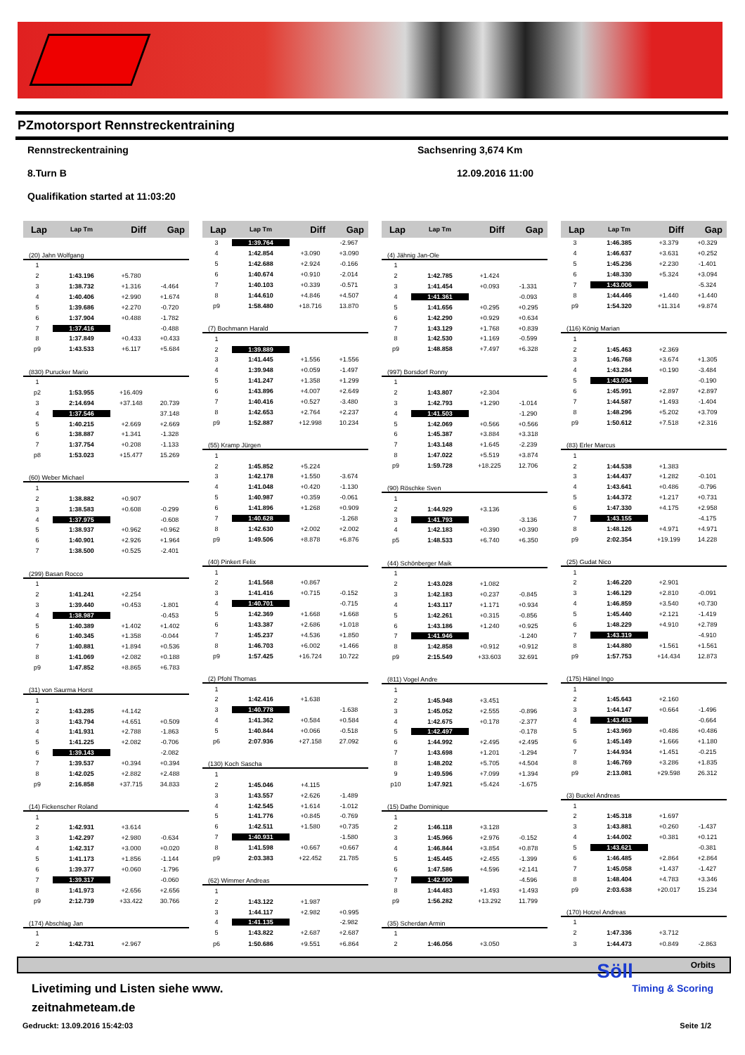PZmotorsport Rennstreckentraining
Rennstreckentraining Sachsenring 3,674 Km
8.Turn B 12.09.2016 11:00
Qualifikation started at 11:03:20
| Lap | Lap Tm | Diff | Gap |
| --- | --- | --- | --- |
| (20) Jahn Wolfgang | | | |
| 1 | | | |
| 2 | 1:43.196 | +5.780 | |
| 3 | 1:38.732 | +1.316 | -4.464 |
| 4 | 1:40.406 | +2.990 | +1.674 |
| 5 | 1:39.686 | +2.270 | -0.720 |
| 6 | 1:37.904 | +0.488 | -1.782 |
| 7 | 1:37.416 | | -0.488 |
| 8 | 1:37.849 | +0.433 | +0.433 |
| p9 | 1:43.533 | +6.117 | +5.684 |
| (830) Purucker Mario | | | |
| 1 | | | |
| p2 | 1:53.955 | +16.409 | |
| 3 | 2:14.694 | +37.148 | 20.739 |
| 4 | 1:37.546 | | 37.148 |
| 5 | 1:40.215 | +2.669 | +2.669 |
| 6 | 1:38.887 | +1.341 | -1.328 |
| 7 | 1:37.754 | +0.208 | -1.133 |
| p8 | 1:53.023 | +15.477 | 15.269 |
| (60) Weber Michael | | | |
| 1 | | | |
| 2 | 1:38.882 | +0.907 | |
| 3 | 1:38.583 | +0.608 | -0.299 |
| 4 | 1:37.975 | | -0.608 |
| 5 | 1:38.937 | +0.962 | +0.962 |
| 6 | 1:40.901 | +2.926 | +1.964 |
| 7 | 1:38.500 | +0.525 | -2.401 |
| (299) Basan Rocco | | | |
| 1 | | | |
| 2 | 1:41.241 | +2.254 | |
| 3 | 1:39.440 | +0.453 | -1.801 |
| 4 | 1:38.987 | | -0.453 |
| 5 | 1:40.389 | +1.402 | +1.402 |
| 6 | 1:40.345 | +1.358 | -0.044 |
| 7 | 1:40.881 | +1.894 | +0.536 |
| 8 | 1:41.069 | +2.082 | +0.188 |
| p9 | 1:47.852 | +8.865 | +6.783 |
| (31) von Saurma Horst | | | |
| 1 | | | |
| 2 | 1:43.285 | +4.142 | |
| 3 | 1:43.794 | +4.651 | +0.509 |
| 4 | 1:41.931 | +2.788 | -1.863 |
| 5 | 1:41.225 | +2.082 | -0.706 |
| 6 | 1:39.143 | | -2.082 |
| 7 | 1:39.537 | +0.394 | +0.394 |
| 8 | 1:42.025 | +2.882 | +2.488 |
| p9 | 2:16.858 | +37.715 | 34.833 |
| (14) Fickenscher Roland | | | |
| 1 | | | |
| 2 | 1:42.931 | +3.614 | |
| 3 | 1:42.297 | +2.980 | -0.634 |
| 4 | 1:42.317 | +3.000 | +0.020 |
| 5 | 1:41.173 | +1.856 | -1.144 |
| 6 | 1:39.377 | +0.060 | -1.796 |
| 7 | 1:39.317 | | -0.060 |
| 8 | 1:41.973 | +2.656 | +2.656 |
| p9 | 2:12.739 | +33.422 | 30.766 |
| (174) Abschlag Jan | | | |
| 1 | | | |
| 2 | 1:42.731 | +2.967 | |
| Lap | Lap Tm | Diff | Gap |
| --- | --- | --- | --- |
| 3 | 1:39.764 | | -2.967 |
| 4 | 1:42.854 | +3.090 | +3.090 |
| 5 | 1:42.688 | +2.924 | -0.166 |
| 6 | 1:40.674 | +0.910 | -2.014 |
| 7 | 1:40.103 | +0.339 | -0.571 |
| 8 | 1:44.610 | +4.846 | +4.507 |
| p9 | 1:58.480 | +18.716 | 13.870 |
| (7) Bochmann Harald | | | |
| 1 | | | |
| 2 | 1:39.889 | | |
| 3 | 1:41.445 | +1.556 | +1.556 |
| 4 | 1:39.948 | +0.059 | -1.497 |
| 5 | 1:41.247 | +1.358 | +1.299 |
| 6 | 1:43.896 | +4.007 | +2.649 |
| 7 | 1:40.416 | +0.527 | -3.480 |
| 8 | 1:42.653 | +2.764 | +2.237 |
| p9 | 1:52.887 | +12.998 | 10.234 |
| (55) Kramp Jürgen | | | |
| 1 | | | |
| 2 | 1:45.852 | +5.224 | |
| 3 | 1:42.178 | +1.550 | -3.674 |
| 4 | 1:41.048 | +0.420 | -1.130 |
| 5 | 1:40.987 | +0.359 | -0.061 |
| 6 | 1:41.896 | +1.268 | +0.909 |
| 7 | 1:40.628 | | -1.268 |
| 8 | 1:42.630 | +2.002 | +2.002 |
| p9 | 1:49.506 | +8.878 | +6.876 |
| (40) Pinkert Felix | | | |
| 1 | | | |
| 2 | 1:41.568 | +0.867 | |
| 3 | 1:41.416 | +0.715 | -0.152 |
| 4 | 1:40.701 | | -0.715 |
| 5 | 1:42.369 | +1.668 | +1.668 |
| 6 | 1:43.387 | +2.686 | +1.018 |
| 7 | 1:45.237 | +4.536 | +1.850 |
| 8 | 1:46.703 | +6.002 | +1.466 |
| p9 | 1:57.425 | +16.724 | 10.722 |
| (2) Pfohl Thomas | | | |
| 1 | | | |
| 2 | 1:42.416 | +1.638 | |
| 3 | 1:40.778 | | -1.638 |
| 4 | 1:41.362 | +0.584 | +0.584 |
| 5 | 1:40.844 | +0.066 | -0.518 |
| p6 | 2:07.936 | +27.158 | 27.092 |
| (130) Koch Sascha | | | |
| 1 | | | |
| 2 | 1:45.046 | +4.115 | |
| 3 | 1:43.557 | +2.626 | -1.489 |
| 4 | 1:42.545 | +1.614 | -1.012 |
| 5 | 1:41.776 | +0.845 | -0.769 |
| 6 | 1:42.511 | +1.580 | +0.735 |
| 7 | 1:40.931 | | -1.580 |
| 8 | 1:41.598 | +0.667 | +0.667 |
| p9 | 2:03.383 | +22.452 | 21.785 |
| (62) Wimmer Andreas | | | |
| 1 | | | |
| 2 | 1:43.122 | +1.987 | |
| 3 | 1:44.117 | +2.982 | +0.995 |
| 4 | 1:41.135 | | -2.982 |
| 5 | 1:43.822 | +2.687 | +2.687 |
| p6 | 1:50.686 | +9.551 | +6.864 |
| Lap | Lap Tm | Diff | Gap |
| --- | --- | --- | --- |
| (4) Jähnig Jan-Ole | | | |
| 1 | | | |
| 2 | 1:42.785 | +1.424 | |
| 3 | 1:41.454 | +0.093 | -1.331 |
| 4 | 1:41.361 | | -0.093 |
| 5 | 1:41.656 | +0.295 | +0.295 |
| 6 | 1:42.290 | +0.929 | +0.634 |
| 7 | 1:43.129 | +1.768 | +0.839 |
| 8 | 1:42.530 | +1.169 | -0.599 |
| p9 | 1:48.858 | +7.497 | +6.328 |
| (997) Borsdorf Ronny | | | |
| 1 | | | |
| 2 | 1:43.807 | +2.304 | |
| 3 | 1:42.793 | +1.290 | -1.014 |
| 4 | 1:41.503 | | -1.290 |
| 5 | 1:42.069 | +0.566 | +0.566 |
| 6 | 1:45.387 | +3.884 | +3.318 |
| 7 | 1:43.148 | +1.645 | -2.239 |
| 8 | 1:47.022 | +5.519 | +3.874 |
| p9 | 1:59.728 | +18.225 | 12.706 |
| (90) Röschke Sven | | | |
| 1 | | | |
| 2 | 1:44.929 | +3.136 | |
| 3 | 1:41.793 | | -3.136 |
| 4 | 1:42.183 | +0.390 | +0.390 |
| p5 | 1:48.533 | +6.740 | +6.350 |
| (44) Schönberger Maik | | | |
| 1 | | | |
| 2 | 1:43.028 | +1.082 | |
| 3 | 1:42.183 | +0.237 | -0.845 |
| 4 | 1:43.117 | +1.171 | +0.934 |
| 5 | 1:42.261 | +0.315 | -0.856 |
| 6 | 1:43.186 | +1.240 | +0.925 |
| 7 | 1:41.946 | | -1.240 |
| 8 | 1:42.858 | +0.912 | +0.912 |
| p9 | 2:15.549 | +33.603 | 32.691 |
| (811) Vogel Andre | | | |
| 1 | | | |
| 2 | 1:45.948 | +3.451 | |
| 3 | 1:45.052 | +2.555 | -0.896 |
| 4 | 1:42.675 | +0.178 | -2.377 |
| 5 | 1:42.497 | | -0.178 |
| 6 | 1:44.992 | +2.495 | +2.495 |
| 7 | 1:43.698 | +1.201 | -1.294 |
| 8 | 1:48.202 | +5.705 | +4.504 |
| 9 | 1:49.596 | +7.099 | +1.394 |
| p10 | 1:47.921 | +5.424 | -1.675 |
| (15) Dathe Dominique | | | |
| 1 | | | |
| 2 | 1:46.118 | +3.128 | |
| 3 | 1:45.966 | +2.976 | -0.152 |
| 4 | 1:46.844 | +3.854 | +0.878 |
| 5 | 1:45.445 | +2.455 | -1.399 |
| 6 | 1:47.586 | +4.596 | +2.141 |
| 7 | 1:42.990 | | -4.596 |
| 8 | 1:44.483 | +1.493 | +1.493 |
| p9 | 1:56.282 | +13.292 | 11.799 |
| (35) Scherdan Armin | | | |
| 1 | | | |
| 2 | 1:46.056 | +3.050 | |
| Lap | Lap Tm | Diff | Gap |
| --- | --- | --- | --- |
| 3 | 1:46.385 | +3.379 | +0.329 |
| 4 | 1:46.637 | +3.631 | +0.252 |
| 5 | 1:45.236 | +2.230 | -1.401 |
| 6 | 1:48.330 | +5.324 | +3.094 |
| 7 | 1:43.006 | | -5.324 |
| 8 | 1:44.446 | +1.440 | +1.440 |
| p9 | 1:54.320 | +11.314 | +9.874 |
| (116) König Marian | | | |
| 1 | | | |
| 2 | 1:45.463 | +2.369 | |
| 3 | 1:46.768 | +3.674 | +1.305 |
| 4 | 1:43.284 | +0.190 | -3.484 |
| 5 | 1:43.094 | | -0.190 |
| 6 | 1:45.991 | +2.897 | +2.897 |
| 7 | 1:44.587 | +1.493 | -1.404 |
| 8 | 1:48.296 | +5.202 | +3.709 |
| p9 | 1:50.612 | +7.518 | +2.316 |
| (83) Erler Marcus | | | |
| 1 | | | |
| 2 | 1:44.538 | +1.383 | |
| 3 | 1:44.437 | +1.282 | -0.101 |
| 4 | 1:43.641 | +0.486 | -0.796 |
| 5 | 1:44.372 | +1.217 | +0.731 |
| 6 | 1:47.330 | +4.175 | +2.958 |
| 7 | 1:43.155 | | -4.175 |
| 8 | 1:48.126 | +4.971 | +4.971 |
| p9 | 2:02.354 | +19.199 | 14.228 |
| (25) Gudat Nico | | | |
| 1 | | | |
| 2 | 1:46.220 | +2.901 | |
| 3 | 1:46.129 | +2.810 | -0.091 |
| 4 | 1:46.859 | +3.540 | +0.730 |
| 5 | 1:45.440 | +2.121 | -1.419 |
| 6 | 1:48.229 | +4.910 | +2.789 |
| 7 | 1:43.319 | | -4.910 |
| 8 | 1:44.880 | +1.561 | +1.561 |
| p9 | 1:57.753 | +14.434 | 12.873 |
| (175) Hänel Ingo | | | |
| 1 | | | |
| 2 | 1:45.643 | +2.160 | |
| 3 | 1:44.147 | +0.664 | -1.496 |
| 4 | 1:43.483 | | -0.664 |
| 5 | 1:43.969 | +0.486 | +0.486 |
| 6 | 1:45.149 | +1.666 | +1.180 |
| 7 | 1:44.934 | +1.451 | -0.215 |
| 8 | 1:46.769 | +3.286 | +1.835 |
| p9 | 2:13.081 | +29.598 | 26.312 |
| (3) Buckel Andreas | | | |
| 1 | | | |
| 2 | 1:45.318 | +1.697 | |
| 3 | 1:43.881 | +0.260 | -1.437 |
| 4 | 1:44.002 | +0.381 | +0.121 |
| 5 | 1:43.621 | | -0.381 |
| 6 | 1:46.485 | +2.864 | +2.864 |
| 7 | 1:45.058 | +1.437 | -1.427 |
| 8 | 1:48.404 | +4.783 | +3.346 |
| p9 | 2:03.638 | +20.017 | 15.234 |
| (170) Hotzel Andreas | | | |
| 1 | | | |
| 2 | 1:47.336 | +3.712 | |
| 3 | 1:44.473 | +0.849 | -2.863 |
Orbits
Livetiming und Listen siehe www.
zeitnahmeteam.de
Gedruckt: 13.09.2016 15:42:03 Seite 1/2
Söll
Timing & Scoring